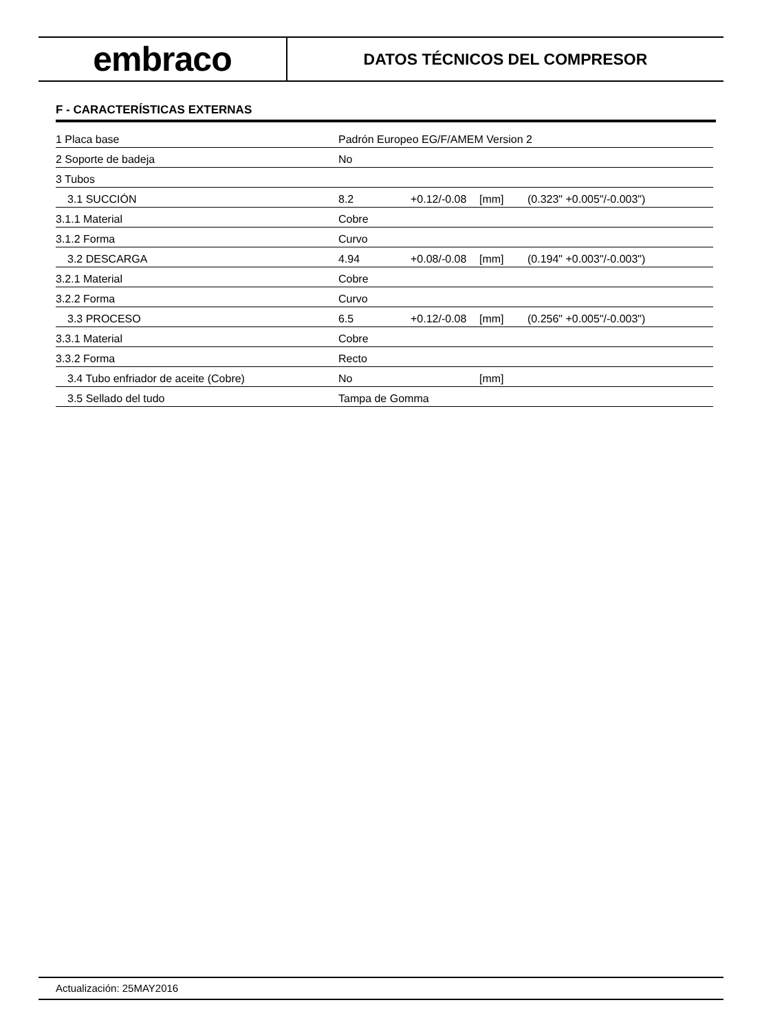embraco
DATOS TÉCNICOS DEL COMPRESOR
F - CARACTERÍSTICAS EXTERNAS
| 1 Placa base | Padrón Europeo EG/F/AMEM Version 2 | | | |
| 2 Soporte de badeja | No | | | |
| 3 Tubos | | | | |
| 3.1 SUCCIÓN | 8.2 | +0.12/-0.08 | [mm] | (0.323" +0.005"/-0.003") |
| 3.1.1 Material | Cobre | | | |
| 3.1.2 Forma | Curvo | | | |
| 3.2 DESCARGA | 4.94 | +0.08/-0.08 | [mm] | (0.194" +0.003"/-0.003") |
| 3.2.1 Material | Cobre | | | |
| 3.2.2 Forma | Curvo | | | |
| 3.3 PROCESO | 6.5 | +0.12/-0.08 | [mm] | (0.256" +0.005"/-0.003") |
| 3.3.1 Material | Cobre | | | |
| 3.3.2 Forma | Recto | | | |
| 3.4 Tubo enfriador de aceite (Cobre) | No | | [mm] | |
| 3.5 Sellado del tudo | Tampa de Gomma | | | |
Actualización: 25MAY2016